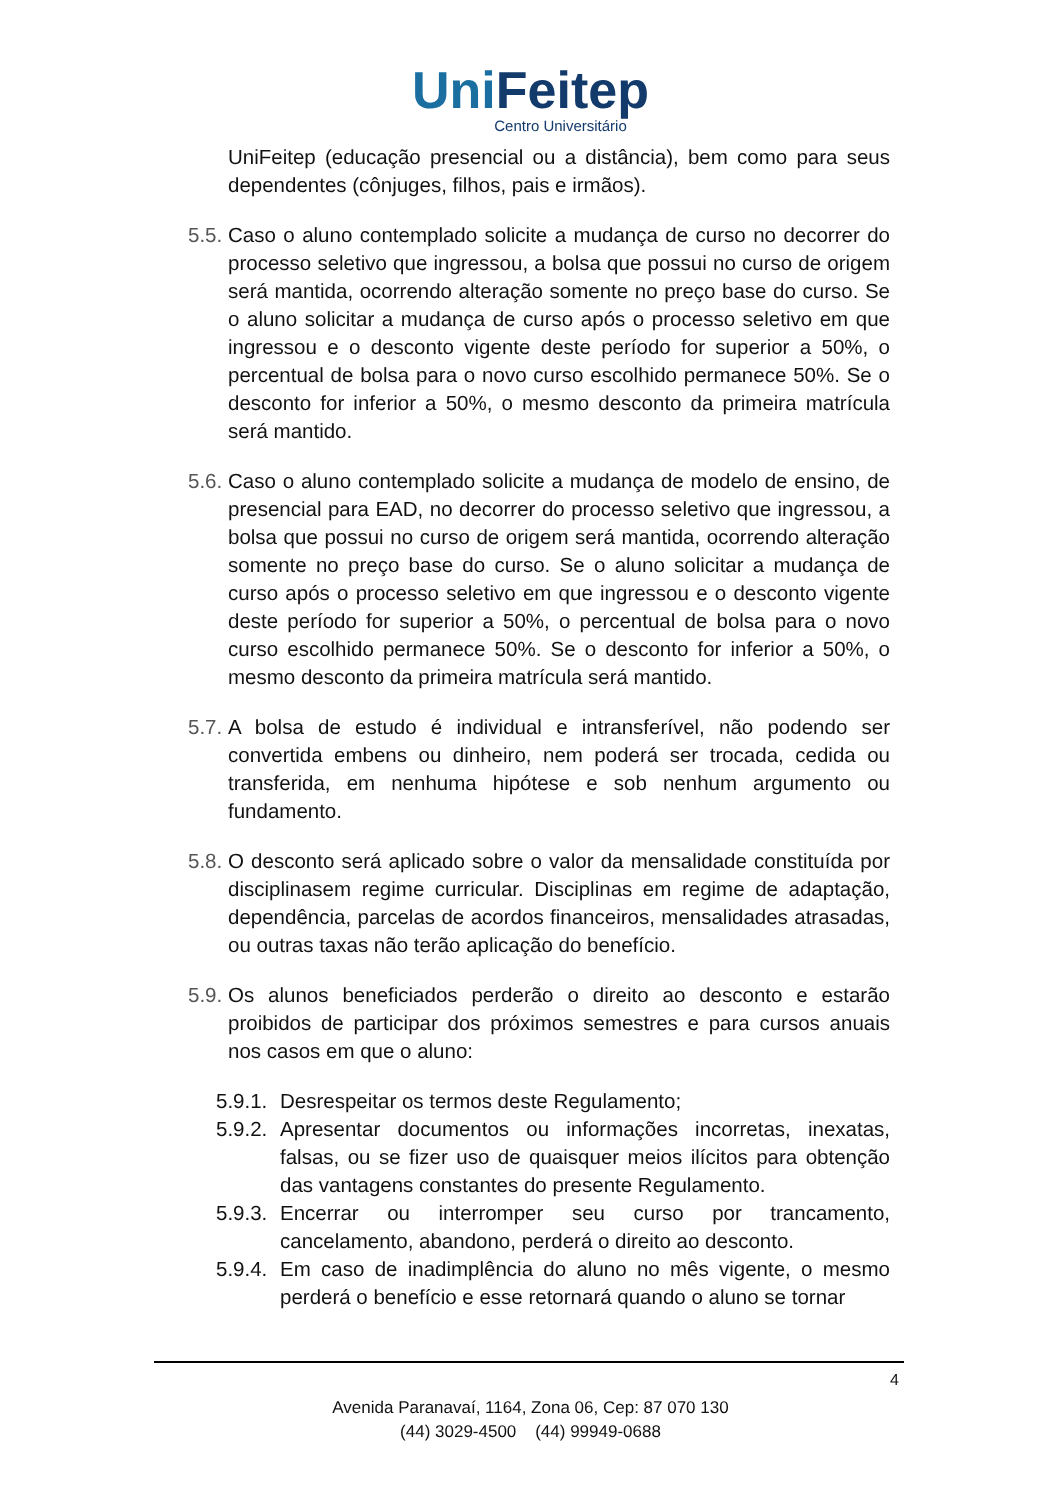UniFeitep
Centro Universitário
UniFeitep (educação presencial ou a distância), bem como para seus dependentes (cônjuges, filhos, pais e irmãos).
5.5.
Caso o aluno contemplado solicite a mudança de curso no decorrer do processo seletivo que ingressou, a bolsa que possui no curso de origem será mantida, ocorrendo alteração somente no preço base do curso. Se o aluno solicitar a mudança de curso após o processo seletivo em que ingressou e o desconto vigente deste período for superior a 50%, o percentual de bolsa para o novo curso escolhido permanece 50%. Se o desconto for inferior a 50%, o mesmo desconto da primeira matrícula será mantido.
5.6.
Caso o aluno contemplado solicite a mudança de modelo de ensino, de presencial para EAD, no decorrer do processo seletivo que ingressou, a bolsa que possui no curso de origem será mantida, ocorrendo alteração somente no preço base do curso. Se o aluno solicitar a mudança de curso após o processo seletivo em que ingressou e o desconto vigente deste período for superior a 50%, o percentual de bolsa para o novo curso escolhido permanece 50%. Se o desconto for inferior a 50%, o mesmo desconto da primeira matrícula será mantido.
5.7.
A bolsa de estudo é individual e intransferível, não podendo ser convertida embens ou dinheiro, nem poderá ser trocada, cedida ou transferida, em nenhuma hipótese e sob nenhum argumento ou fundamento.
5.8.
O desconto será aplicado sobre o valor da mensalidade constituída por disciplinasem regime curricular. Disciplinas em regime de adaptação, dependência, parcelas de acordos financeiros, mensalidades atrasadas, ou outras taxas não terão aplicação do benefício.
5.9.
Os alunos beneficiados perderão o direito ao desconto e estarão proibidos de participar dos próximos semestres e para cursos anuais nos casos em que o aluno:
5.9.1.
Desrespeitar os termos deste Regulamento;
5.9.2.
Apresentar documentos ou informações incorretas, inexatas, falsas, ou se fizer uso de quaisquer meios ilícitos para obtenção das vantagens constantes do presente Regulamento.
5.9.3.
Encerrar ou interromper seu curso por trancamento, cancelamento, abandono, perderá o direito ao desconto.
5.9.4.
Em caso de inadimplência do aluno no mês vigente, o mesmo perderá o benefício e esse retornará quando o aluno se tornar
4
Avenida Paranavaí, 1164, Zona 06, Cep: 87 070 130
(44) 3029-4500 (44) 99949-0688